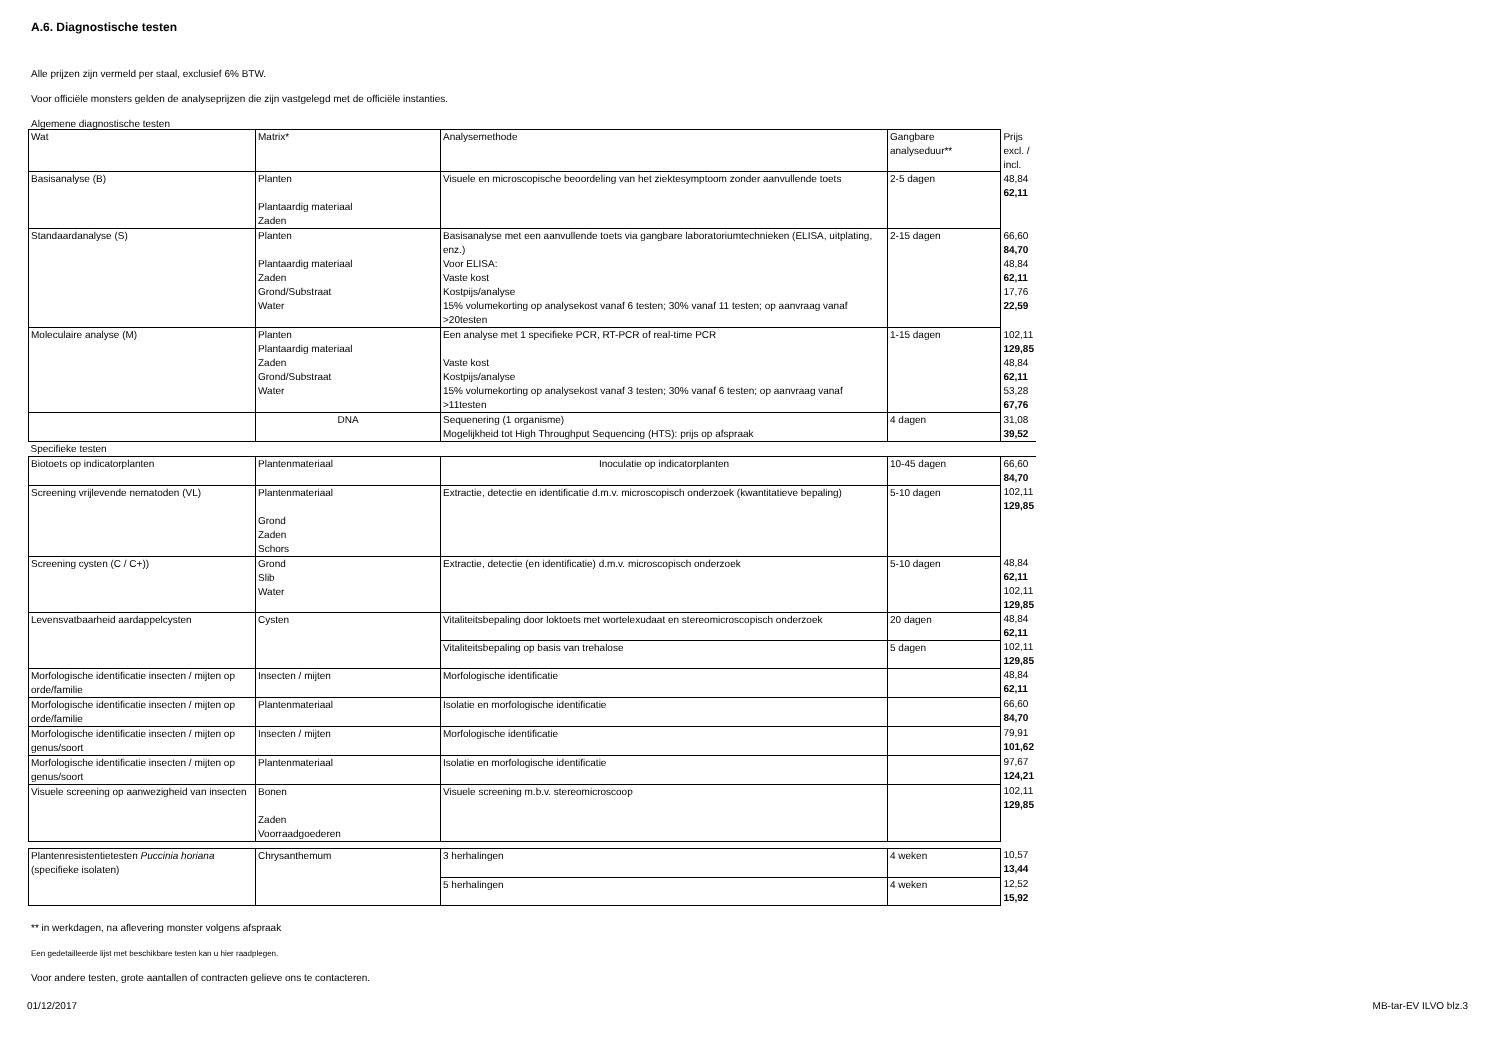A.6. Diagnostische testen
Alle prijzen zijn vermeld per staal, exclusief 6% BTW.
Voor officiële monsters gelden de analyseprijzen die zijn vastgelegd met de officiële instanties.
Algemene diagnostische testen
| Wat | Matrix* | Analysemethode | Gangbare analyseduur** | Prijs excl. / incl. |
| Basisanalyse (B) | Planten Plantaardig materiaal Zaden | Visuele en microscopische beoordeling van het ziektesymptoom zonder aanvullende toets | 2-5 dagen | 48,84 62,11 |
| Standaardanalyse (S) | Planten Plantaardig materiaal Zaden Grond/Substraat Water | Basisanalyse met een aanvullende toets via gangbare laboratoriumtechnieken (ELISA, uitplating, enz.) Voor ELISA: Vaste kost Kostpijs/analyse 15% volumekorting op analysekost vanaf 6 testen; 30% vanaf 11 testen; op aanvraag vanaf >20testen | 2-15 dagen | 66,60 84,70 48,84 62,11 17,76 22,59 |
| Moleculaire analyse (M) | Planten Plantaardig materiaal Zaden Grond/Substraat Water | Een analyse met 1 specifieke PCR, RT-PCR of real-time PCR Vaste kost Kostpijs/analyse 15% volumekorting op analysekost vanaf 3 testen; 30% vanaf 6 testen; op aanvraag vanaf >11testen | 1-15 dagen | 102,11 129,85 48,84 62,11 53,28 67,76 |
| | DNA | Sequenering (1 organisme) Mogelijkheid tot High Throughput Sequencing (HTS): prijs op afspraak | 4 dagen | 31,08 39,52 |
| Specifieke testen | | | | |
| Biotoets op indicatorplanten | Plantenmateriaal | Inoculatie op indicatorplanten | 10-45 dagen | 66,60 84,70 |
| Screening vrijlevende nematoden (VL) | Plantenmateriaal Grond Zaden Schors | Extractie, detectie en identificatie d.m.v. microscopisch onderzoek (kwantitatieve bepaling) | 5-10 dagen | 102,11 129,85 |
| Screening cysten (C / C+)) | Grond Slib Water | Extractie, detectie (en identificatie) d.m.v. microscopisch onderzoek | 5-10 dagen | 48,84 62,11 102,11 129,85 |
| Levensvatbaarheid aardappelcysten | Cysten | Vitaliteitsbepaling door loktoets met wortelexudaat en stereomicroscopisch onderzoek | 20 dagen | 48,84 62,11 |
| | | Vitaliteitsbepaling op basis van trehalose | 5 dagen | 102,11 129,85 |
| Morfologische identificatie insecten / mijten op orde/familie | Insecten / mijten | Morfologische identificatie | | 48,84 62,11 |
| Morfologische identificatie insecten / mijten op orde/familie | Plantenmateriaal | Isolatie en morfologische identificatie | | 66,60 84,70 |
| Morfologische identificatie insecten / mijten op genus/soort | Insecten / mijten | Morfologische identificatie | | 79,91 101,62 |
| Morfologische identificatie insecten / mijten op genus/soort | Plantenmateriaal | Isolatie en morfologische identificatie | | 97,67 124,21 |
| Visuele screening op aanwezigheid van insecten | Bonen Zaden Voorraadgoederen | Visuele screening m.b.v. stereomicroscoop | | 102,11 129,85 |
| Plantenresistentietesten Puccinia horiana (specifieke isolaten) | Chrysanthemum | 3 herhalingen | 4 weken | 10,57 13,44 |
| | | 5 herhalingen | 4 weken | 12,52 15,92 |
** in werkdagen, na aflevering monster volgens afspraak
Een gedetailleerde lijst met beschikbare testen kan u hier raadplegen.
Voor andere testen, grote aantallen of contracten gelieve ons te contacteren.
01/12/2017 MB-tar-EV ILVO blz.3